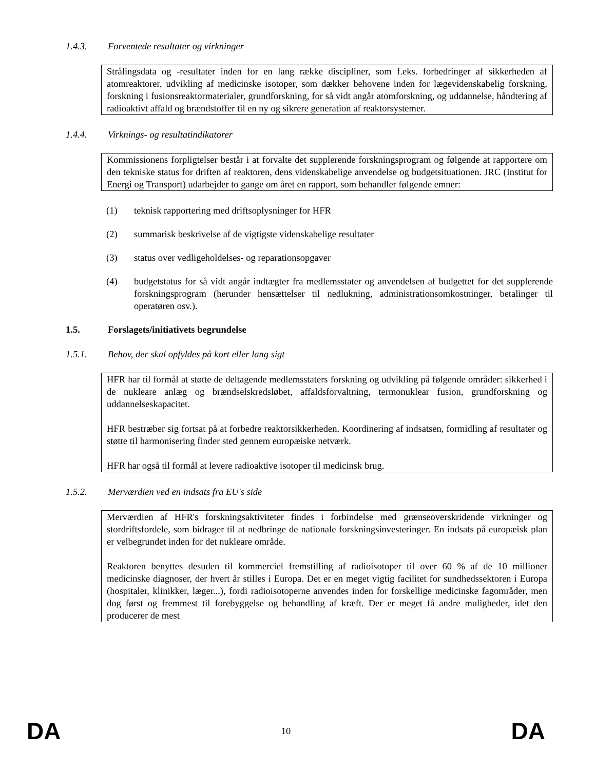1.4.3. Forventede resultater og virkninger
Strålingsdata og -resultater inden for en lang række discipliner, som f.eks. forbedringer af sikkerheden af atomreaktorer, udvikling af medicinske isotoper, som dækker behovene inden for lægevidenskabelig forskning, forskning i fusionsreaktormaterialer, grundforskning, for så vidt angår atomforskning, og uddannelse, håndtering af radioaktivt affald og brændstoffer til en ny og sikrere generation af reaktorsystemer.
1.4.4. Virknings- og resultatindikatorer
Kommissionens forpligtelser består i at forvalte det supplerende forskningsprogram og følgende at rapportere om den tekniske status for driften af reaktoren, dens videnskabelige anvendelse og budgetsituationen. JRC (Institut for Energi og Transport) udarbejder to gange om året en rapport, som behandler følgende emner:
(1) teknisk rapportering med driftsoplysninger for HFR
(2) summarisk beskrivelse af de vigtigste videnskabelige resultater
(3) status over vedligeholdelses- og reparationsopgaver
(4) budgetstatus for så vidt angår indtægter fra medlemsstater og anvendelsen af budgettet for det supplerende forskningsprogram (herunder hensættelser til nedlukning, administrationsomkostninger, betalinger til operatøren osv.).
1.5. Forslagets/initiativets begrundelse
1.5.1. Behov, der skal opfyldes på kort eller lang sigt
HFR har til formål at støtte de deltagende medlemsstaters forskning og udvikling på følgende områder: sikkerhed i de nukleare anlæg og brændselskredsløbet, affaldsforvaltning, termonuklear fusion, grundforskning og uddannelseskapacitet.
HFR bestræber sig fortsat på at forbedre reaktorsikkerheden. Koordinering af indsatsen, formidling af resultater og støtte til harmonisering finder sted gennem europæiske netværk.
HFR har også til formål at levere radioaktive isotoper til medicinsk brug.
1.5.2. Merværdien ved en indsats fra EU's side
Merværdien af HFR's forskningsaktiviteter findes i forbindelse med grænseoverskridende virkninger og stordriftsfordele, som bidrager til at nedbringe de nationale forskningsinvesteringer. En indsats på europæisk plan er velbegrundet inden for det nukleare område.
Reaktoren benyttes desuden til kommerciel fremstilling af radioisotoper til over 60 % af de 10 millioner medicinske diagnoser, der hvert år stilles i Europa. Det er en meget vigtig facilitet for sundhedssektoren i Europa (hospitaler, klinikker, læger...), fordi radioisotoperne anvendes inden for forskellige medicinske fagområder, men dog først og fremmest til forebyggelse og behandling af kræft. Der er meget få andre muligheder, idet den producerer de mest
DA 10 DA